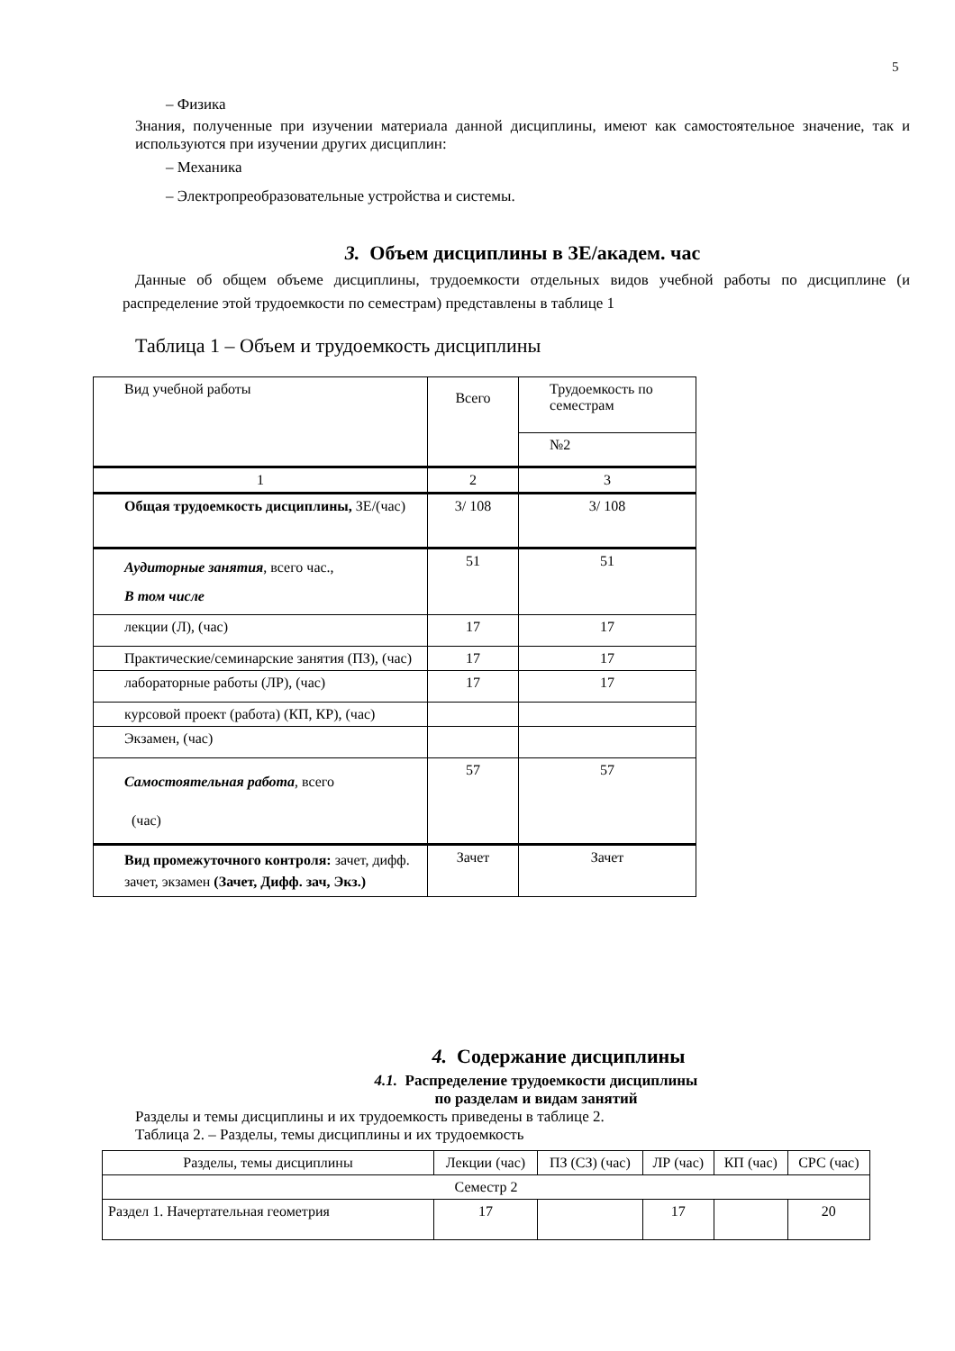5
– Физика
Знания, полученные при изучении материала данной дисциплины, имеют как самостоятельное значение, так и используются при изучении других дисциплин:
– Механика
– Электропреобразовательные устройства и системы.
3. Объем дисциплины в ЗЕ/академ. час
Данные об общем объеме дисциплины, трудоемкости отдельных видов учебной работы по дисциплине (и распределение этой трудоемкости по семестрам) представлены в таблице 1
Таблица 1 – Объем и трудоемкость дисциплины
| Вид учебной работы | Всего | Трудоемкость по семестрам |
| | | №2 |
| 1 | 2 | 3 |
| Общая трудоемкость дисциплины, ЗЕ/(час) | 3/ 108 | 3/ 108 |
| Аудиторные занятия , всего час., В том числе | 51 | 51 |
| лекции (Л), (час) | 17 | 17 |
| Практические/семинарские занятия (ПЗ), (час) | 17 | 17 |
| лабораторные работы (ЛР), (час) | 17 | 17 |
| курсовой проект (работа) (КП, КР), (час) | | |
| Экзамен, (час) | | |
| Самостоятельная работа , всего (час) | 57 | 57 |
| Вид промежуточного контроля: зачет, дифф. зачет, экзамен (Зачет, Дифф. зач, Экз.) | Зачет | Зачет |
4. Содержание дисциплины
4.1. Распределение трудоемкости дисциплины
по разделам и видам занятий
Разделы и темы дисциплины и их трудоемкость приведены в таблице 2.
Таблица 2. – Разделы, темы дисциплины и их трудоемкость
| Разделы, темы дисциплины | Лекции (час) | ПЗ (СЗ) (час) | ЛР (час) | КП (час) | СРС (час) |
| Семестр 2 | | | | | |
| Раздел 1. Начертательная геометрия | 17 | | 17 | | 20 |